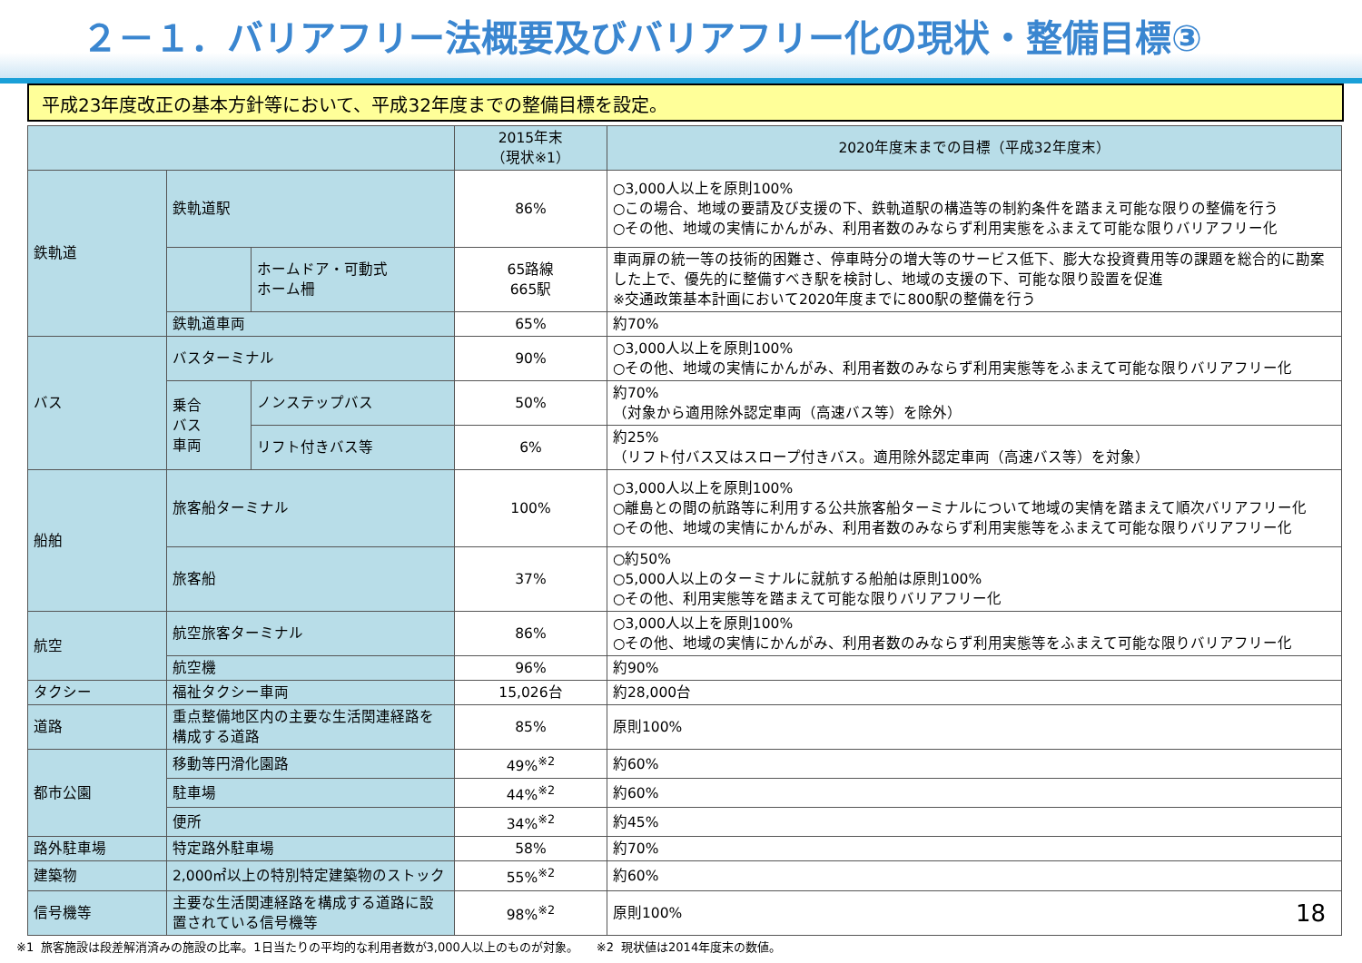２－１．バリアフリー法概要及びバリアフリー化の現状・整備目標③
平成23年度改正の基本方針等において、平成32年度までの整備目標を設定。
| | | | 2015年末 （現状※1） | 2020年度末までの目標（平成32年度末） |
| --- | --- | --- | --- | --- |
| 鉄軌道 | 鉄軌道駅 | | 86% | ○3,000人以上を原則100% ○この場合、地域の要請及び支援の下、鉄軌道駅の構造等の制約条件を踏まえ可能な限りの整備を行う ○その他、地域の実情にかんがみ、利用者数のみならず利用実態をふまえて可能な限りバリアフリー化 |
| | | ホームドア・可動式 ホーム柵 | 65路線 665駅 | 車両扉の統一等の技術的困難さ、停車時分の増大等のサービス低下、膨大な投資費用等の課題を総合的に勘案した上で、優先的に整備すべき駅を検討し、地域の支援の下、可能な限り設置を促進 ※交通政策基本計画において2020年度までに800駅の整備を行う |
| | 鉄軌道車両 | | 65% | 約70% |
| バス | バスターミナル | | 90% | ○3,000人以上を原則100% ○その他、地域の実情にかんがみ、利用者数のみならず利用実態等をふまえて可能な限りバリアフリー化 |
| | 乗合 バス 車両 | ノンステップバス | 50% | 約70% （対象から適用除外認定車両（高速バス等）を除外） |
| | | リフト付きバス等 | 6% | 約25% （リフト付バス又はスロープ付きバス。適用除外認定車両（高速バス等）を対象） |
| 船舶 | 旅客船ターミナル | | 100% | ○3,000人以上を原則100% ○離島との間の航路等に利用する公共旅客船ターミナルについて地域の実情を踏まえて順次バリアフリー化 ○その他、地域の実情にかんがみ、利用者数のみならず利用実態等をふまえて可能な限りバリアフリー化 |
| | 旅客船 | | 37% | ○約50% ○5,000人以上のターミナルに就航する船舶は原則100% ○その他、利用実態等を踏まえて可能な限りバリアフリー化 |
| 航空 | 航空旅客ターミナル | | 86% | ○3,000人以上を原則100% ○その他、地域の実情にかんがみ、利用者数のみならず利用実態等をふまえて可能な限りバリアフリー化 |
| | 航空機 | | 96% | 約90% |
| タクシー | 福祉タクシー車両 | | 15,026台 | 約28,000台 |
| 道路 | 重点整備地区内の主要な生活関連経路を構成する道路 | | 85% | 原則100% |
| 都市公園 | 移動等円滑化園路 | | 49%<sup>※2</sup> | 約60% |
| | 駐車場 | | 44%<sup>※2</sup> | 約60% |
| | 便所 | | 34%<sup>※2</sup> | 約45% |
| 路外駐車場 | 特定路外駐車場 | | 58% | 約70% |
| 建築物 | 2,000㎡以上の特別特定建築物のストック | | 55%<sup>※2</sup> | 約60% |
| 信号機等 | 主要な生活関連経路を構成する道路に設置されている信号機等 | | 98%<sup>※2</sup> | 原則100% |
※1 旅客施設は段差解消済みの施設の比率。1日当たりの平均的な利用者数が3,000人以上のものが対象。　　※2 現状値は2014年度末の数値。
18